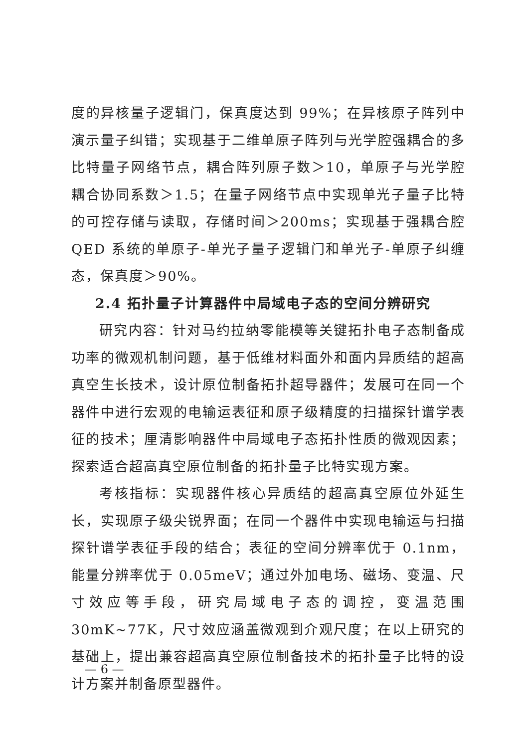度的异核量子逻辑门，保真度达到 99%；在异核原子阵列中演示量子纠错；实现基于二维单原子阵列与光学腔强耦合的多比特量子网络节点，耦合阵列原子数＞10，单原子与光学腔耦合协同系数＞1.5；在量子网络节点中实现单光子量子比特的可控存储与读取，存储时间＞200ms；实现基于强耦合腔 QED 系统的单原子-单光子量子逻辑门和单光子-单原子纠缠态，保真度＞90%。
2.4 拓扑量子计算器件中局域电子态的空间分辨研究
研究内容：针对马约拉纳零能模等关键拓扑电子态制备成功率的微观机制问题，基于低维材料面外和面内异质结的超高真空生长技术，设计原位制备拓扑超导器件；发展可在同一个器件中进行宏观的电输运表征和原子级精度的扫描探针谱学表征的技术；厘清影响器件中局域电子态拓扑性质的微观因素；探索适合超高真空原位制备的拓扑量子比特实现方案。
考核指标：实现器件核心异质结的超高真空原位外延生长，实现原子级尖锐界面；在同一个器件中实现电输运与扫描探针谱学表征手段的结合；表征的空间分辨率优于 0.1nm，能量分辨率优于 0.05meV；通过外加电场、磁场、变温、尺寸效应等手段，研究局域电子态的调控，变温范围 30mK~77K，尺寸效应涵盖微观到介观尺度；在以上研究的基础上，提出兼容超高真空原位制备技术的拓扑量子比特的设计方案并制备原型器件。
— 6 —